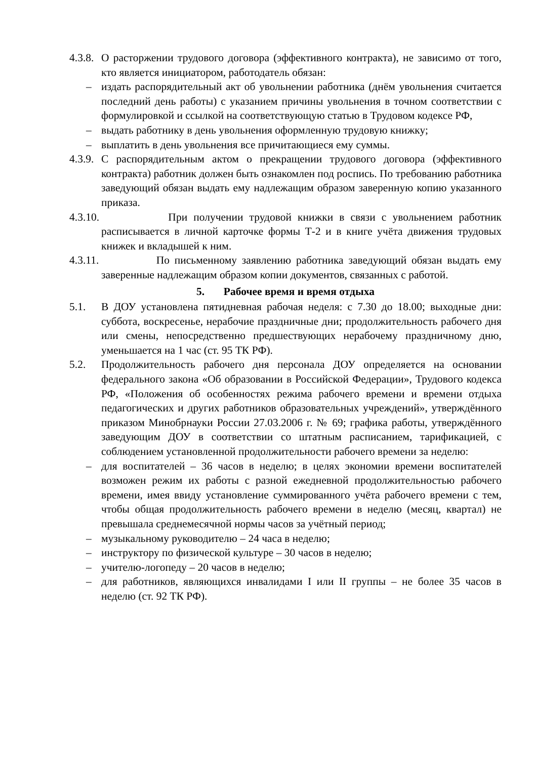4.3.8.
О расторжении трудового договора (эффективного контракта), не зависимо от того, кто является инициатором, работодатель обязан:
– издать распорядительный акт об увольнении работника (днём увольнения считается последний день работы) с указанием причины увольнения в точном соответствии с формулировкой и ссылкой на соответствующую статью в Трудовом кодексе РФ,
– выдать работнику в день увольнения оформленную трудовую книжку;
– выплатить в день увольнения все причитающиеся ему суммы.
4.3.9.
С распорядительным актом о прекращении трудового договора (эффективного контракта) работник должен быть ознакомлен под роспись. По требованию работника заведующий обязан выдать ему надлежащим образом заверенную копию указанного приказа.
4.3.10.
При получении трудовой книжки в связи с увольнением работник расписывается в личной карточке формы Т-2 и в книге учёта движения трудовых книжек и вкладышей к ним.
4.3.11.
По письменному заявлению работника заведующий обязан выдать ему заверенные надлежащим образом копии документов, связанных с работой.
5. Рабочее время и время отдыха
5.1. В ДОУ установлена пятидневная рабочая неделя: с 7.30 до 18.00; выходные дни: суббота, воскресенье, нерабочие праздничные дни; продолжительность рабочего дня или смены, непосредственно предшествующих нерабочему праздничному дню, уменьшается на 1 час (ст. 95 ТК РФ).
5.2. Продолжительность рабочего дня персонала ДОУ определяется на основании федерального закона «Об образовании в Российской Федерации», Трудового кодекса РФ, «Положения об особенностях режима рабочего времени и времени отдыха педагогических и других работников образовательных учреждений», утверждённого приказом Минобрнауки России 27.03.2006 г. № 69; графика работы, утверждённого заведующим ДОУ в соответствии со штатным расписанием, тарификацией, с соблюдением установленной продолжительности рабочего времени за неделю:
– для воспитателей – 36 часов в неделю; в целях экономии времени воспитателей возможен режим их работы с разной ежедневной продолжительностью рабочего времени, имея ввиду установление суммированного учёта рабочего времени с тем, чтобы общая продолжительность рабочего времени в неделю (месяц, квартал) не превышала среднемесячной нормы часов за учётный период;
– музыкальному руководителю – 24 часа в неделю;
– инструктору по физической культуре – 30 часов в неделю;
– учителю-логопеду – 20 часов в неделю;
– для работников, являющихся инвалидами I или II группы – не более 35 часов в неделю (ст. 92 ТК РФ).